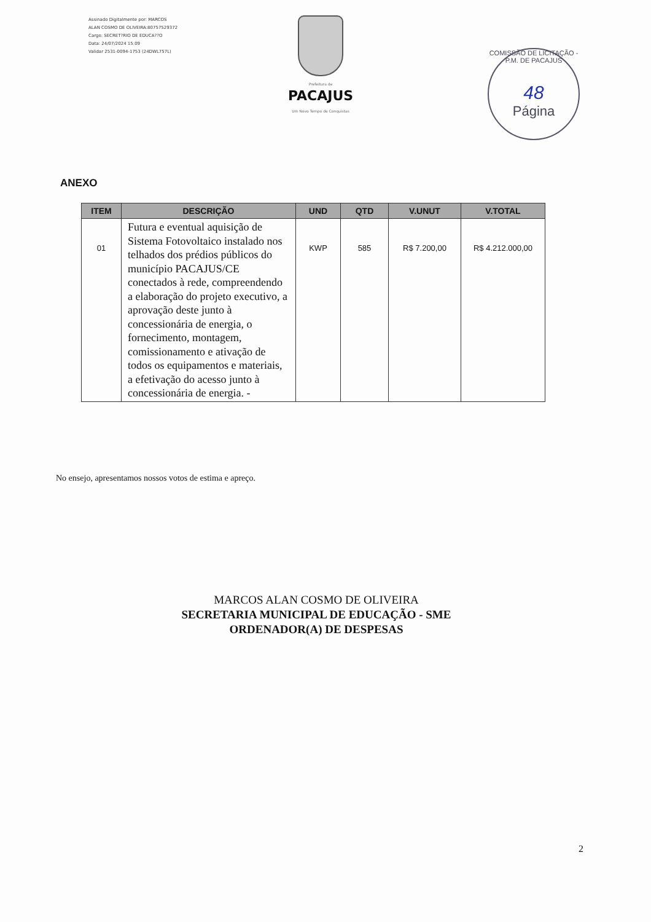Assinado Digitalmente por: MARCOS
ALAN COSMO DE OLIVEIRA:80757529372
Cargo: SECRET?RIO DE EDUCA??O
Data: 24/07/2024 15:09
Validar 2531-0094-1753 (24DWL757L)
Prefeitura de
PACAJUS
Um Novo Tempo de Conquistas
COMISSÃO DE LICITAÇÃO - P.M. DE PACAJUS
48
Página
ANEXO
| ITEM | DESCRIÇÃO | UND | QTD | V.UNUT | V.TOTAL |
| --- | --- | --- | --- | --- | --- |
| 01 | Futura e eventual aquisição de Sistema Fotovoltaico instalado nos telhados dos prédios públicos do município PACAJUS/CE conectados à rede, compreendendo a elaboração do projeto executivo, a aprovação deste junto à concessionária de energia, o fornecimento, montagem, comissionamento e ativação de todos os equipamentos e materiais, a efetivação do acesso junto à concessionária de energia. - | KWP | 585 | R$ 7.200,00 | R$ 4.212.000,00 |
No ensejo, apresentamos nossos votos de estima e apreço.
MARCOS ALAN COSMO DE OLIVEIRA
SECRETARIA MUNICIPAL DE EDUCAÇÃO - SME
ORDENADOR(A) DE DESPESAS
2